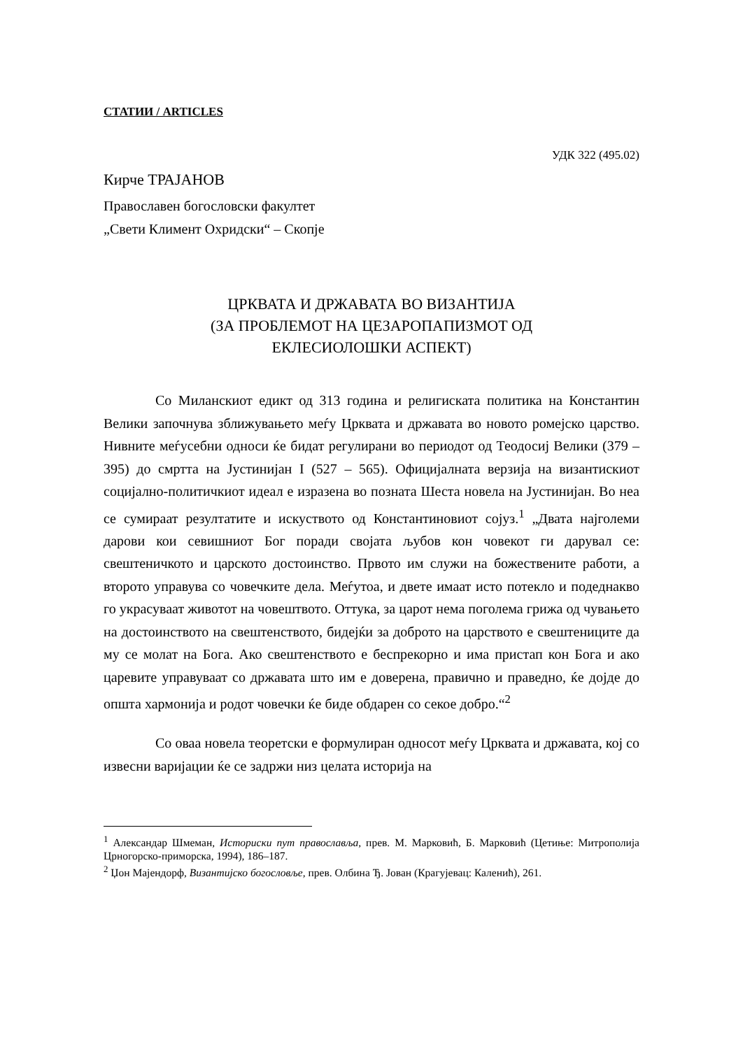СТАТИИ / ARTICLES
УДК 322 (495.02)
Кирче ТРАЈАНОВ
Православен богословски факултет
„Свети Климент Охридски“ – Скопје
ЦРКВАТА И ДРЖАВАТА ВО ВИЗАНТИЈА
(ЗА ПРОБЛЕМОТ НА ЦЕЗАРОПАПИЗМОТ ОД
ЕКЛЕСИОЛОШКИ АСПЕКТ)
Со Миланскиот едикт од 313 година и религиската политика на Константин Велики започнува зближувањето меѓу Црквата и државата во новото ромејско царство. Нивните меѓусебни односи ќе бидат регулирани во периодот од Теодосиј Велики (379 –395) до смртта на Јустинијан I (527 – 565). Официјалната верзија на византискиот социјално-политичкиот идеал е изразена во позната Шеста новела на Јустинијан. Во неа се сумираат резултатите и искуството од Константиновиот сојуз.<sup>1</sup> „Двата најголеми дарови кои севишниот Бог поради својата љубов кон човекот ги дарувал се: свештеничкото и царското достоинство. Првото им служи на божествените работи, а второто управува со човечките дела. Меѓутоа, и двете имаат исто потекло и подеднакво го украсуваат животот на човештвото. Оттука, за царот нема поголема грижа од чувањето на достоинството на свештенството, бидејќи за доброто на царството е свештениците да му се молат на Бога. Ако свештенството е беспрекорно и има пристап кон Бога и ако царевите управуваат со државата што им е доверена, правично и праведно, ќе дојде до општа хармонија и родот човечки ќе биде обдарен со секое добро.“<sup>2</sup>
Со оваа новела теоретски е формулиран односот меѓу Црквата и државата, кој со извесни варијации ќе се задржи низ целата историја на
<sup>1</sup> Александар Шмеман, Историски пут православља, прев. М. Марковић, Б. Марковић (Цетиње: Митрополија Црногорско-приморска, 1994), 186–187.
<sup>2</sup> Џон Мајендорф, Византијско богословље, прев. Олбина Ђ. Јован (Крагујевац: Каленић), 261.